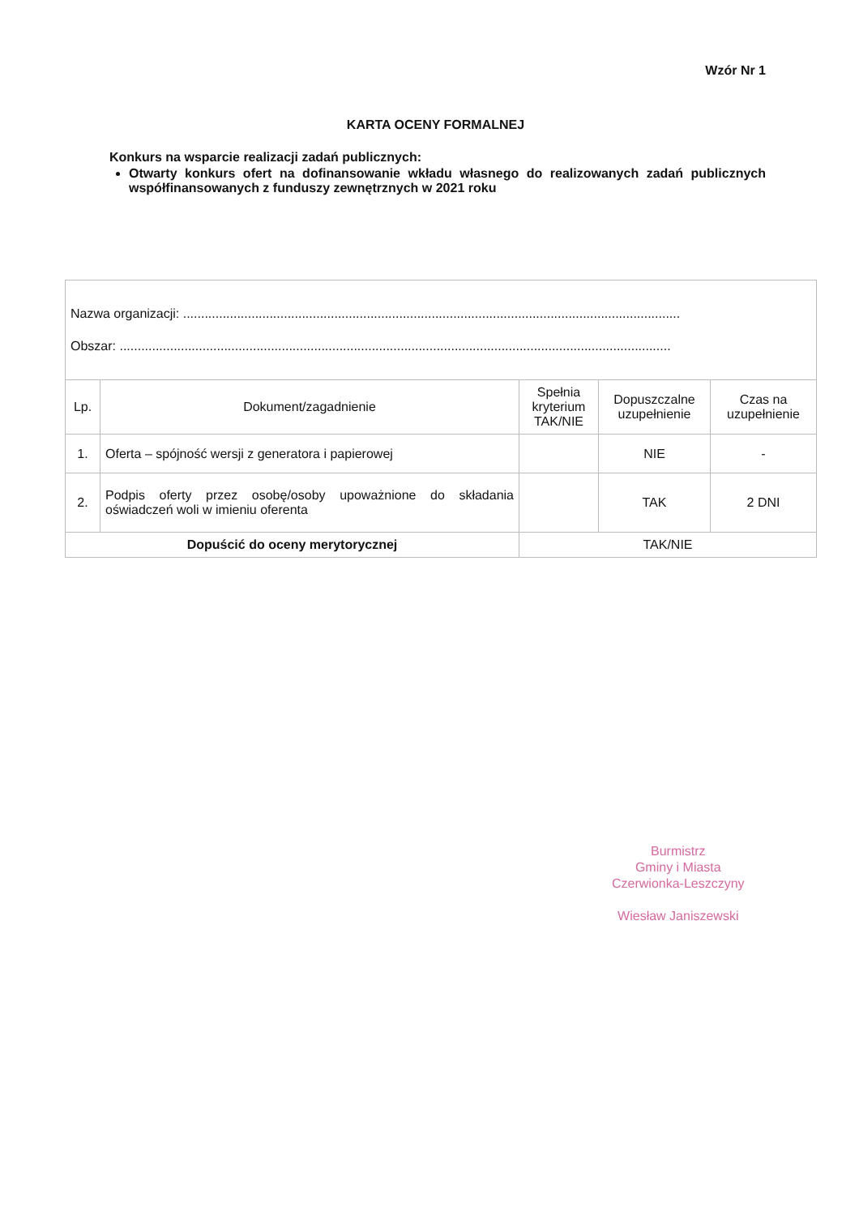Wzór Nr 1
KARTA OCENY FORMALNEJ
Konkurs na wsparcie realizacji zadań publicznych:
Otwarty konkurs ofert na dofinansowanie wkładu własnego do realizowanych zadań publicznych współfinansowanych z funduszy zewnętrznych w 2021 roku
| Nazwa organizacji: .......................................................................................................................................... Obszar: ......................................................................................................................................................... | | | | |
| Lp. | Dokument/zagadnienie | Spełnia kryterium TAK/NIE | Dopuszczalne uzupełnienie | Czas na uzupełnienie |
| 1. | Oferta – spójność wersji z generatora i papierowej | | NIE | - |
| 2. | Podpis oferty przez osobę/osoby upoważnione do składania oświadczeń woli w imieniu oferenta | | TAK | 2 DNI |
| Dopuścić do oceny merytorycznej | | TAK/NIE | | |
Burmistrz
Gminy i Miasta
Czerwionka-Leszczyny
Wiesław Janiszewski